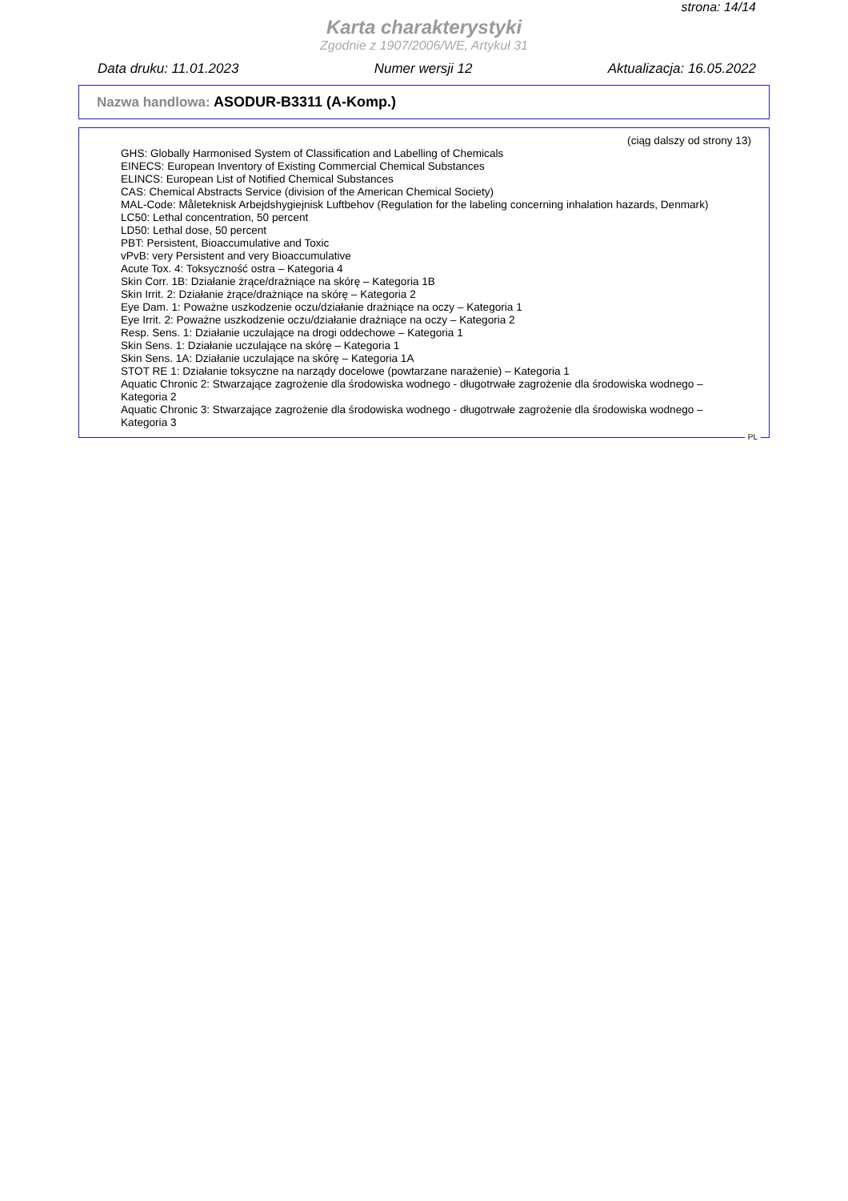strona: 14/14
Karta charakterystyki
Zgodnie z 1907/2006/WE, Artykuł 31
Data druku: 11.01.2023 Numer wersji 12 Aktualizacja: 16.05.2022
Nazwa handlowa: ASODUR-B3311 (A-Komp.)
(ciąg dalszy od strony 13)
GHS: Globally Harmonised System of Classification and Labelling of Chemicals
EINECS: European Inventory of Existing Commercial Chemical Substances
ELINCS: European List of Notified Chemical Substances
CAS: Chemical Abstracts Service (division of the American Chemical Society)
MAL-Code: Måleteknisk Arbejdshygiejnisk Luftbehov (Regulation for the labeling concerning inhalation hazards, Denmark)
LC50: Lethal concentration, 50 percent
LD50: Lethal dose, 50 percent
PBT: Persistent, Bioaccumulative and Toxic
vPvB: very Persistent and very Bioaccumulative
Acute Tox. 4: Toksyczność ostra – Kategoria 4
Skin Corr. 1B: Działanie żrące/drażniące na skórę – Kategoria 1B
Skin Irrit. 2: Działanie żrące/drażniące na skórę – Kategoria 2
Eye Dam. 1: Poważne uszkodzenie oczu/działanie drażniące na oczy – Kategoria 1
Eye Irrit. 2: Poważne uszkodzenie oczu/działanie drażniące na oczy – Kategoria 2
Resp. Sens. 1: Działanie uczulające na drogi oddechowe – Kategoria 1
Skin Sens. 1: Działanie uczulające na skórę – Kategoria 1
Skin Sens. 1A: Działanie uczulające na skórę – Kategoria 1A
STOT RE 1: Działanie toksyczne na narządy docelowe (powtarzane narażenie) – Kategoria 1
Aquatic Chronic 2: Stwarzające zagrożenie dla środowiska wodnego - długotrwałe zagrożenie dla środowiska wodnego – Kategoria 2
Aquatic Chronic 3: Stwarzające zagrożenie dla środowiska wodnego - długotrwałe zagrożenie dla środowiska wodnego – Kategoria 3
PL